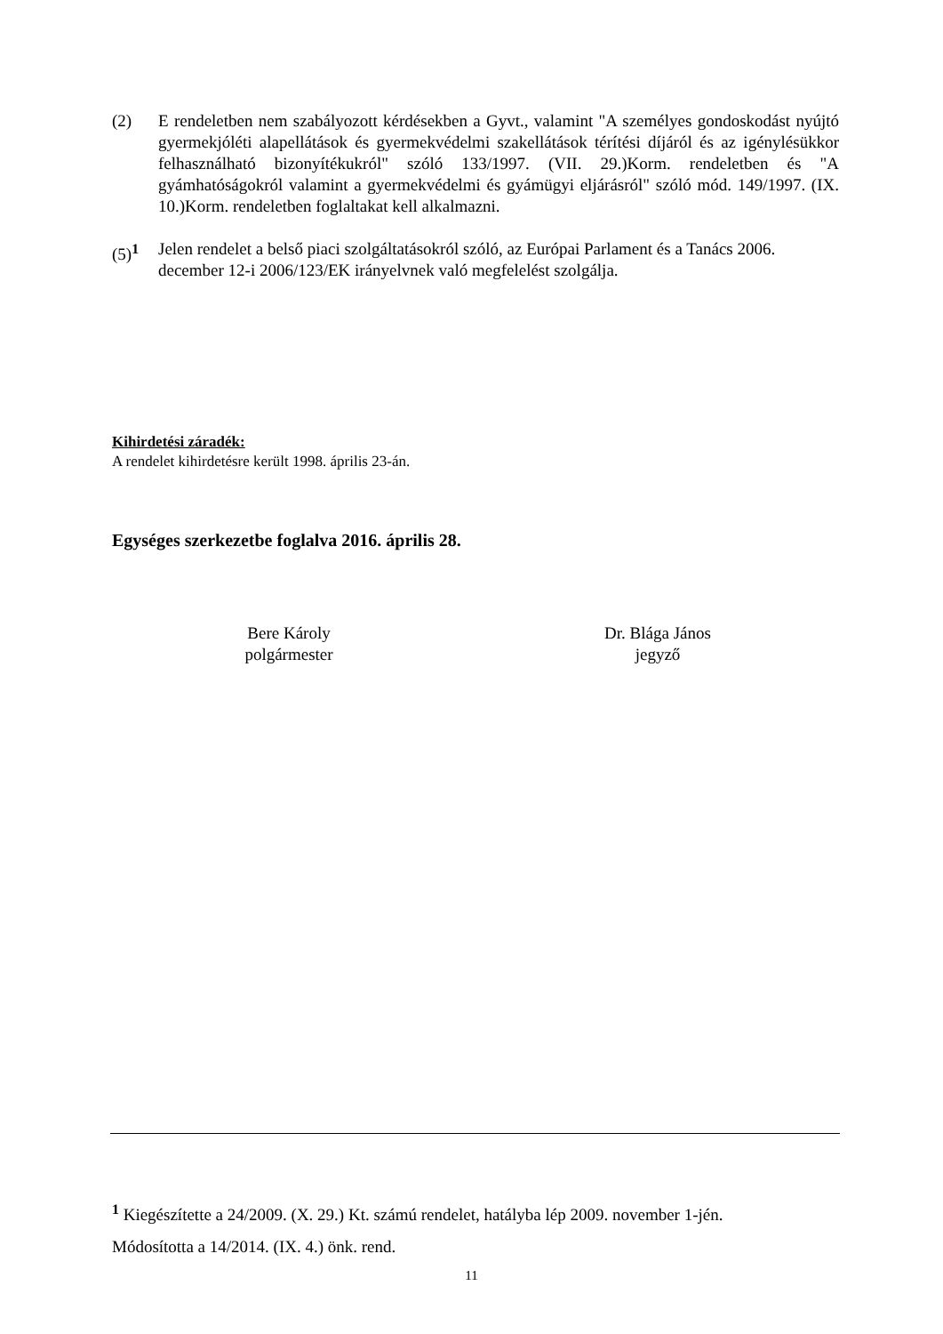(2) E rendeletben nem szabályozott kérdésekben a Gyvt., valamint "A személyes gondoskodást nyújtó gyermekjóléti alapellátások és gyermekvédelmi szakellátások térítési díjáról és az igénylésükkor felhasználható bizonyítékukról" szóló 133/1997. (VII. 29.)Korm. rendeletben és "A gyámhatóságokról valamint a gyermekvédelmi és gyámügyi eljárásról" szóló mód. 149/1997. (IX. 10.)Korm. rendeletben foglaltakat kell alkalmazni.
(5)<sup>1</sup> Jelen rendelet a belső piaci szolgáltatásokról szóló, az Európai Parlament és a Tanács 2006. december 12-i 2006/123/EK irányelvnek való megfelelést szolgálja.
Kihirdetési záradék:
A rendelet kihirdetésre került 1998. április 23-án.
Egységes szerkezetbe foglalva 2016. április 28.
Bere Károly
polgármester
Dr. Blága János
jegyző
<sup>1</sup> Kiegészítette a 24/2009. (X. 29.) Kt. számú rendelet, hatályba lép 2009. november 1-jén.
Módosította a 14/2014. (IX. 4.) önk. rend.
11